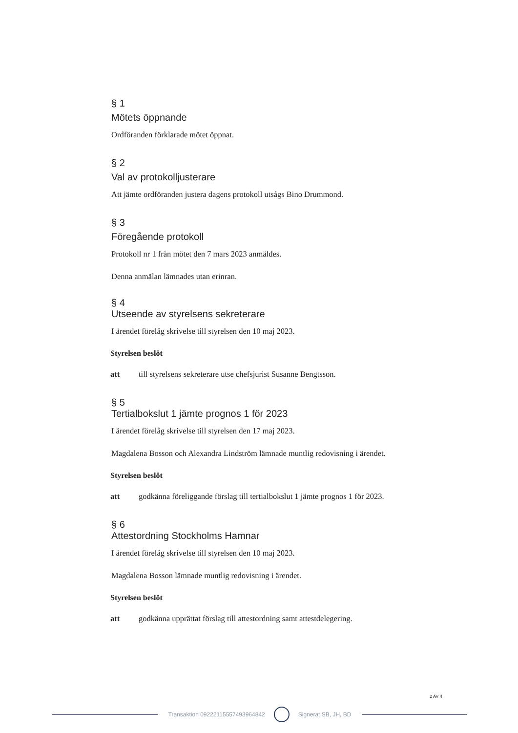§ 1
Mötets öppnande
Ordföranden förklarade mötet öppnat.
§ 2
Val av protokolljusterare
Att jämte ordföranden justera dagens protokoll utsågs Bino Drummond.
§ 3
Föregående protokoll
Protokoll nr 1 från mötet den 7 mars 2023 anmäldes.
Denna anmälan lämnades utan erinran.
§ 4
Utseende av styrelsens sekreterare
I ärendet förelåg skrivelse till styrelsen den 10 maj 2023.
Styrelsen beslöt
att till styrelsens sekreterare utse chefsjurist Susanne Bengtsson.
§ 5
Tertialbokslut 1 jämte prognos 1 för 2023
I ärendet förelåg skrivelse till styrelsen den 17 maj 2023.
Magdalena Bosson och Alexandra Lindström lämnade muntlig redovisning i ärendet.
Styrelsen beslöt
att godkänna föreliggande förslag till tertialbokslut 1 jämte prognos 1 för 2023.
§ 6
Attestordning Stockholms Hamnar
I ärendet förelåg skrivelse till styrelsen den 10 maj 2023.
Magdalena Bosson lämnade muntlig redovisning i ärendet.
Styrelsen beslöt
att godkänna upprättat förslag till attestordning samt attestdelegering.
2 AV 4
Transaktion 09222115557493964842 Signerat SB, JH, BD